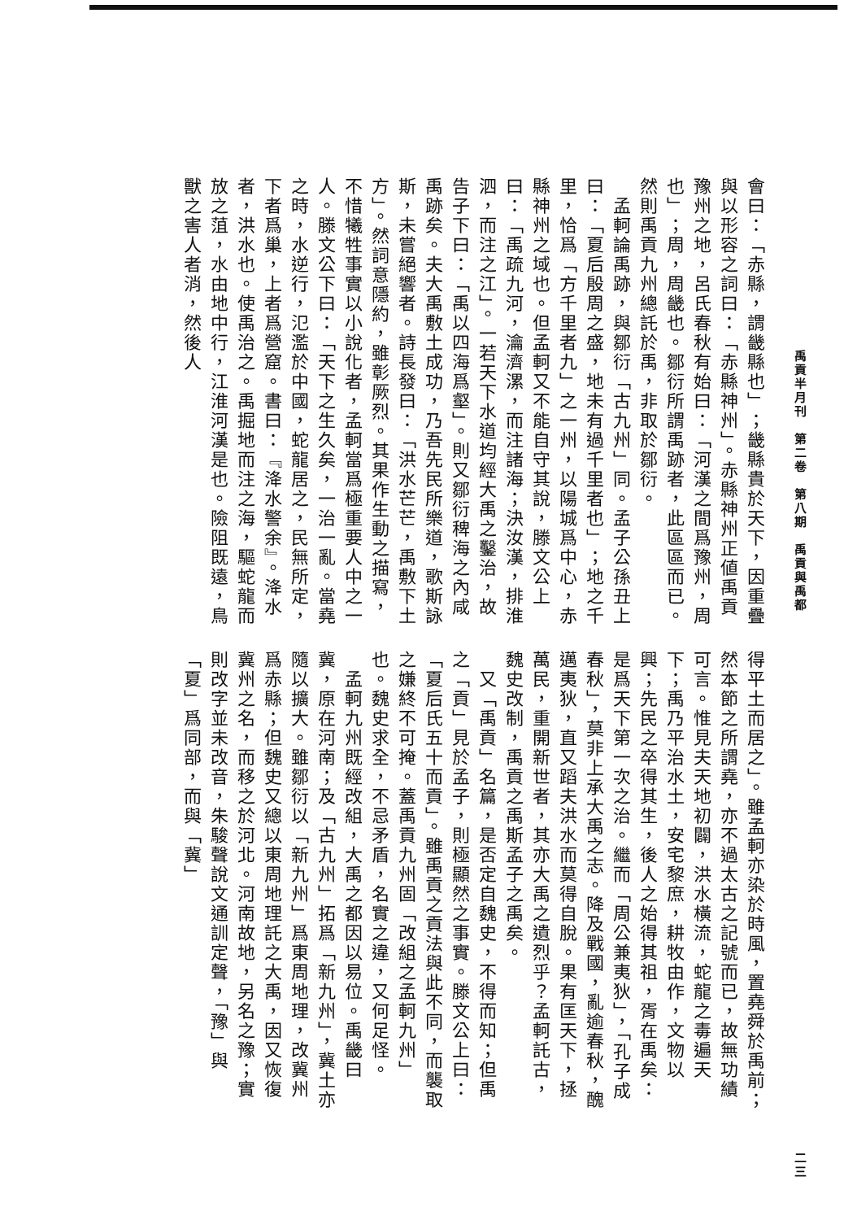禹貢半月刊　第二卷　第八期　禹貢與禹都　　　　　　　　　　　　　　　　　　　　　　　　　　　　　　　　　　　　　　　二三
會曰：「赤縣，謂畿縣也」；畿縣貴於天下，因重疊與以形容之詞曰：「赤縣神州」。赤縣神州正値禹貢豫州之地，呂氏春秋有始曰：「河漢之間爲豫州，周也」；周，周畿也。鄒衍所謂禹跡者，此區區而已。然則禹貢九州總託於禹，非取於鄒衍。
　孟軻論禹跡，與鄒衍「古九州」同。孟子公孫丑上曰：「夏后殷周之盛，地未有過千里者也」；地之千里，恰爲「方千里者九」之一州，以陽城爲中心，赤縣神州之域也。但孟軻又不能自守其說，滕文公上曰：「禹疏九河，瀹濟漯，而注諸海；決汝漢，排淮泗，而注之江」。一若天下水道均經大禹之鑿治，故告子下曰：「禹以四海爲壑」。則又鄒衍稗海之內咸禹跡矣。夫大禹敷土成功，乃吾先民所樂道，歌斯詠斯，未嘗絕響者。詩長發曰：「洪水芒芒，禹敷下土方」。然詞意隱約，雖彰厥烈。其果作生動之描寫，不惜犧牲事實以小說化者，孟軻當爲極重要人中之一人。滕文公下曰：「天下之生久矣，一治一亂。當堯之時，水逆行，氾濫於中國，蛇龍居之，民無所定，下者爲巢，上者爲營窟。書曰：『洚水警余』。洚水者，洪水也。使禹治之。禹掘地而注之海，驅蛇龍而放之菹，水由地中行，江淮河漢是也。險阻既遠，鳥獸之害人者消，然後人
得平土而居之」。雖孟軻亦染於時風，置堯舜於禹前；然本節之所謂堯，亦不過太古之記號而已，故無功績可言。惟見夫天地初闢，洪水橫流，蛇龍之毒遍天下；禹乃平治水土，安宅黎庶，耕牧由作，文物以興；先民之卒得其生，後人之始得其祖，胥在禹矣：是爲天下第一次之治。繼而「周公兼夷狄」，「孔子成春秋」，莫非上承大禹之志。降及戰國，亂逾春秋，醜邁夷狄，直又蹈夫洪水而莫得自脫。果有匡天下，拯萬民，重開新世者，其亦大禹之遺烈乎？孟軻託古，魏史改制，禹貢之禹斯孟子之禹矣。
　又「禹貢」名篇，是否定自魏史，不得而知；但禹之「貢」見於孟子，則極顯然之事實。滕文公上曰：「夏后氏五十而貢」。雖禹貢之貢法與此不同，而襲取之嫌終不可掩。蓋禹貢九州固「改組之孟軻九州」也。魏史求全，不忌矛盾，名實之違，又何足怪。
　孟軻九州既經改組，大禹之都因以易位。禹畿曰冀，原在河南；及「古九州」拓爲「新九州」，冀土亦隨以擴大。雖鄒衍以「新九州」爲東周地理，改冀州爲赤縣；但魏史又總以東周地理託之大禹，因又恢復冀州之名，而移之於河北。河南故地，另名之豫；實則改字並未改音，朱駿聲說文通訓定聲，「豫」與「夏」爲同部，而與「冀」